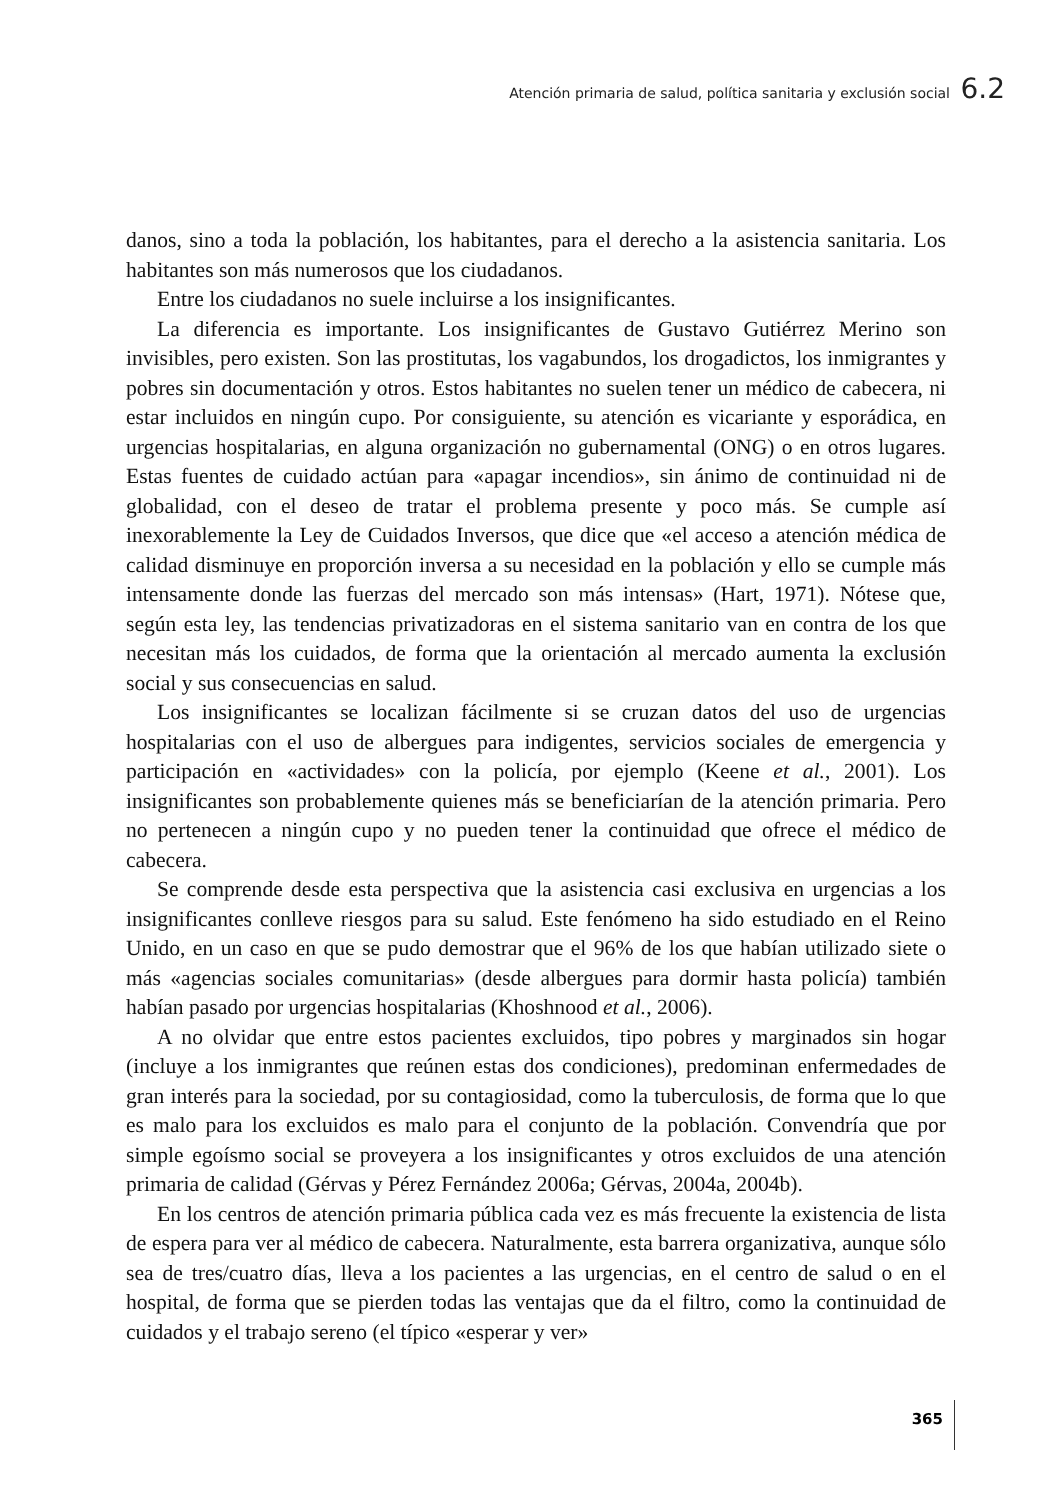Atención primaria de salud, política sanitaria y exclusión social 6.2
danos, sino a toda la población, los habitantes, para el derecho a la asistencia sanitaria. Los habitantes son más numerosos que los ciudadanos.
Entre los ciudadanos no suele incluirse a los insignificantes.
La diferencia es importante. Los insignificantes de Gustavo Gutiérrez Merino son invisibles, pero existen. Son las prostitutas, los vagabundos, los drogadictos, los inmigrantes y pobres sin documentación y otros. Estos habitantes no suelen tener un médico de cabecera, ni estar incluidos en ningún cupo. Por consiguiente, su atención es vicariante y esporádica, en urgencias hospitalarias, en alguna organización no gubernamental (ONG) o en otros lugares. Estas fuentes de cuidado actúan para «apagar incendios», sin ánimo de continuidad ni de globalidad, con el deseo de tratar el problema presente y poco más. Se cumple así inexorablemente la Ley de Cuidados Inversos, que dice que «el acceso a atención médica de calidad disminuye en proporción inversa a su necesidad en la población y ello se cumple más intensamente donde las fuerzas del mercado son más intensas» (Hart, 1971). Nótese que, según esta ley, las tendencias privatizadoras en el sistema sanitario van en contra de los que necesitan más los cuidados, de forma que la orientación al mercado aumenta la exclusión social y sus consecuencias en salud.
Los insignificantes se localizan fácilmente si se cruzan datos del uso de urgencias hospitalarias con el uso de albergues para indigentes, servicios sociales de emergencia y participación en «actividades» con la policía, por ejemplo (Keene et al., 2001). Los insignificantes son probablemente quienes más se beneficiarían de la atención primaria. Pero no pertenecen a ningún cupo y no pueden tener la continuidad que ofrece el médico de cabecera.
Se comprende desde esta perspectiva que la asistencia casi exclusiva en urgencias a los insignificantes conlleve riesgos para su salud. Este fenómeno ha sido estudiado en el Reino Unido, en un caso en que se pudo demostrar que el 96% de los que habían utilizado siete o más «agencias sociales comunitarias» (desde albergues para dormir hasta policía) también habían pasado por urgencias hospitalarias (Khoshnood et al., 2006).
A no olvidar que entre estos pacientes excluidos, tipo pobres y marginados sin hogar (incluye a los inmigrantes que reúnen estas dos condiciones), predominan enfermedades de gran interés para la sociedad, por su contagiosidad, como la tuberculosis, de forma que lo que es malo para los excluidos es malo para el conjunto de la población. Convendría que por simple egoísmo social se proveyera a los insignificantes y otros excluidos de una atención primaria de calidad (Gérvas y Pérez Fernández 2006a; Gérvas, 2004a, 2004b).
En los centros de atención primaria pública cada vez es más frecuente la existencia de lista de espera para ver al médico de cabecera. Naturalmente, esta barrera organizativa, aunque sólo sea de tres/cuatro días, lleva a los pacientes a las urgencias, en el centro de salud o en el hospital, de forma que se pierden todas las ventajas que da el filtro, como la continuidad de cuidados y el trabajo sereno (el típico «esperar y ver»
365